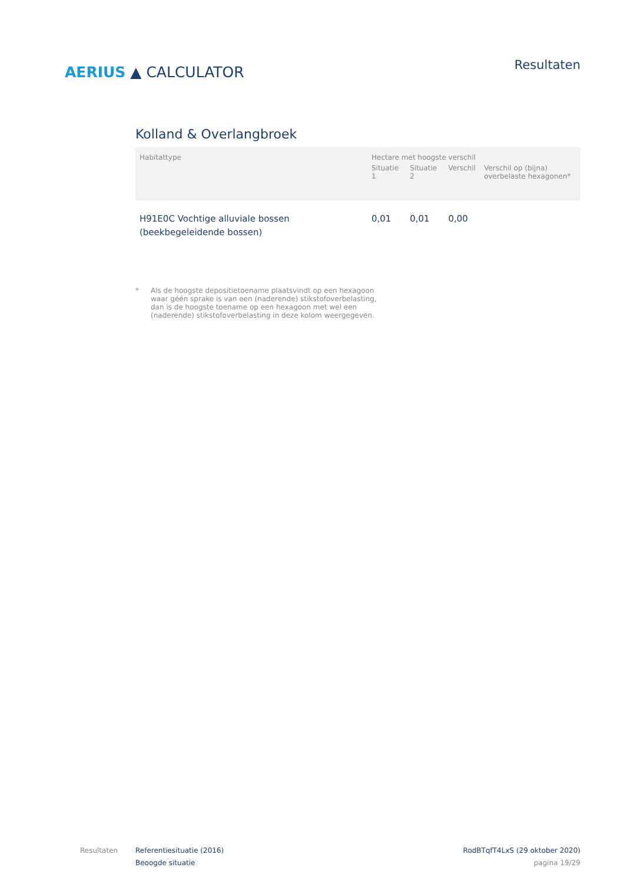AERIUS ▲ CALCULATOR
Resultaten
Kolland & Overlangbroek
| Habitattype | Hectare met hoogste verschil | | | |
| --- | --- | --- | --- | --- |
| | Situatie 1 | Situatie 2 | Verschil | Verschil op (bijna) overbelaste hexagonen* |
| H91E0C Vochtige alluviale bossen (beekbegeleidende bossen) | 0,01 | 0,01 | 0,00 | |
* Als de hoogste depositietoename plaatsvindt op een hexagoon waar géén sprake is van een (naderende) stikstofoverbelasting, dan is de hoogste toename op een hexagoon met wel een (naderende) stikstofoverbelasting in deze kolom weergegeven.
Resultaten Referentiesituatie (2016)
Beoogde situatie
RodBTqfT4LxS (29 oktober 2020)
pagina 19/29